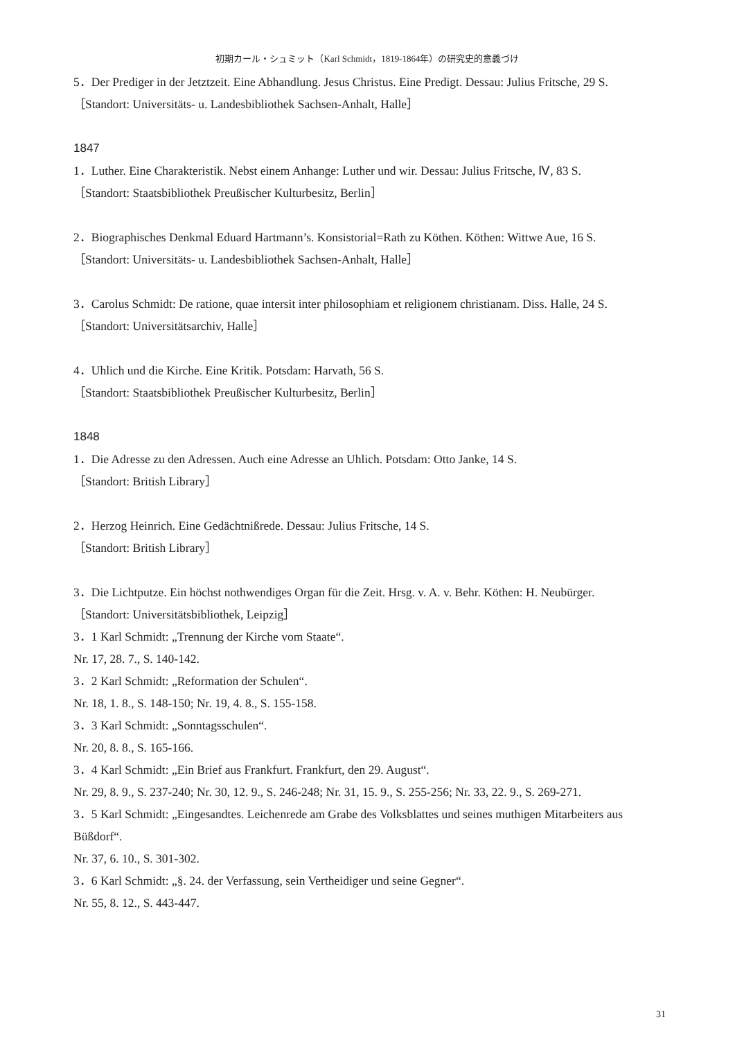初期カール・シュミット（Karl Schmidt，1819-1864年）の研究史的意義づけ
5．Der Prediger in der Jetztzeit. Eine Abhandlung. Jesus Christus. Eine Predigt. Dessau: Julius Fritsche, 29 S.
［Standort: Universitäts- u. Landesbibliothek Sachsen-Anhalt, Halle］
1847
1．Luther. Eine Charakteristik. Nebst einem Anhange: Luther und wir. Dessau: Julius Fritsche, Ⅳ, 83 S.
［Standort: Staatsbibliothek Preußischer Kulturbesitz, Berlin］
2．Biographisches Denkmal Eduard Hartmann’s. Konsistorial=Rath zu Köthen. Köthen: Wittwe Aue, 16 S.
［Standort: Universitäts- u. Landesbibliothek Sachsen-Anhalt, Halle］
3．Carolus Schmidt: De ratione, quae intersit inter philosophiam et religionem christianam. Diss. Halle, 24 S.
［Standort: Universitätsarchiv, Halle］
4．Uhlich und die Kirche. Eine Kritik. Potsdam: Harvath, 56 S.
［Standort: Staatsbibliothek Preußischer Kulturbesitz, Berlin］
1848
1．Die Adresse zu den Adressen. Auch eine Adresse an Uhlich. Potsdam: Otto Janke, 14 S.
［Standort: British Library］
2．Herzog Heinrich. Eine Gedächtnißrede. Dessau: Julius Fritsche, 14 S.
［Standort: British Library］
3．Die Lichtputze. Ein höchst nothwendiges Organ für die Zeit. Hrsg. v. A. v. Behr. Köthen: H. Neubürger.
［Standort: Universitätsbibliothek, Leipzig］
3．1 Karl Schmidt: „Trennung der Kirche vom Staate“.
Nr. 17, 28. 7., S. 140-142.
3．2 Karl Schmidt: „Reformation der Schulen“.
Nr. 18, 1. 8., S. 148-150; Nr. 19, 4. 8., S. 155-158.
3．3 Karl Schmidt: „Sonntagsschulen“.
Nr. 20, 8. 8., S. 165-166.
3．4 Karl Schmidt: „Ein Brief aus Frankfurt. Frankfurt, den 29. August“.
Nr. 29, 8. 9., S. 237-240; Nr. 30, 12. 9., S. 246-248; Nr. 31, 15. 9., S. 255-256; Nr. 33, 22. 9., S. 269-271.
3．5 Karl Schmidt: „Eingesandtes. Leichenrede am Grabe des Volksblattes und seines muthigen Mitarbeiters aus Büßdorf“.
Nr. 37, 6. 10., S. 301-302.
3．6 Karl Schmidt: „§. 24. der Verfassung, sein Vertheidiger und seine Gegner“.
Nr. 55, 8. 12., S. 443-447.
31